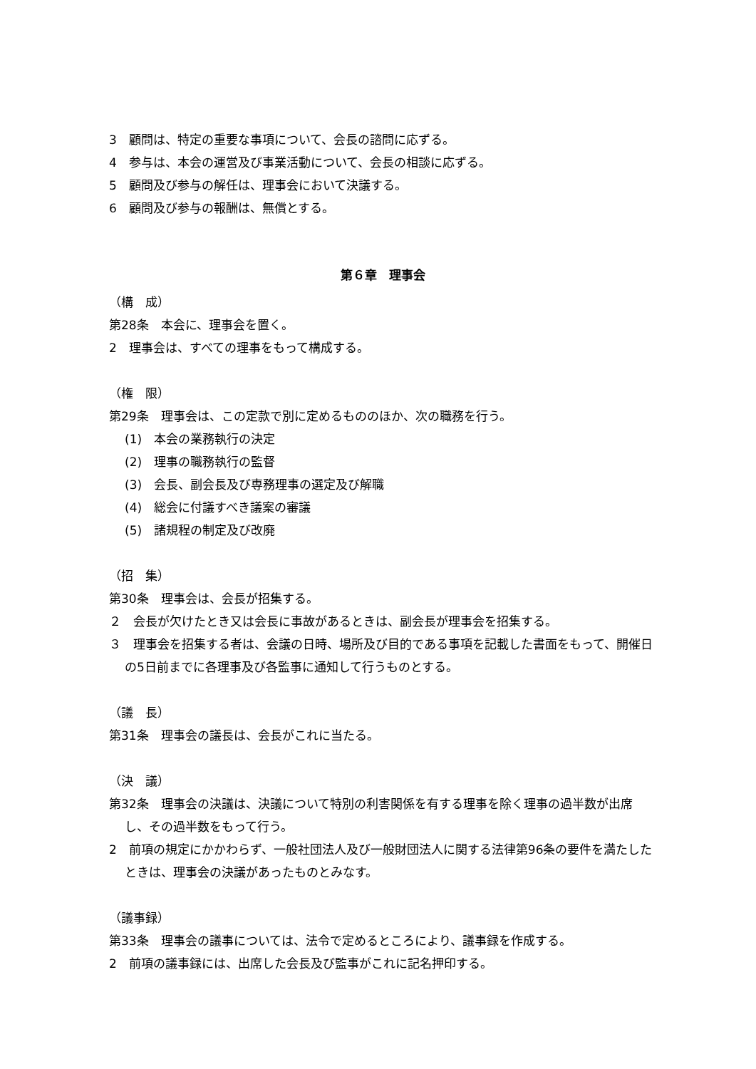3　顧問は、特定の重要な事項について、会長の諮問に応ずる。
4　参与は、本会の運営及び事業活動について、会長の相談に応ずる。
5　顧問及び参与の解任は、理事会において決議する。
6　顧問及び参与の報酬は、無償とする。
第６章　理事会
（構　成）
第28条　本会に、理事会を置く。
2　理事会は、すべての理事をもって構成する。
（権　限）
第29条　理事会は、この定款で別に定めるもののほか、次の職務を行う。
(1)　本会の業務執行の決定
(2)　理事の職務執行の監督
(3)　会長、副会長及び専務理事の選定及び解職
(4)　総会に付議すべき議案の審議
(5)　諸規程の制定及び改廃
（招　集）
第30条　理事会は、会長が招集する。
２　会長が欠けたとき又は会長に事故があるときは、副会長が理事会を招集する。
３　理事会を招集する者は、会議の日時、場所及び目的である事項を記載した書面をもって、開催日の5日前までに各理事及び各監事に通知して行うものとする。
（議　長）
第31条　理事会の議長は、会長がこれに当たる。
（決　議）
第32条　理事会の決議は、決議について特別の利害関係を有する理事を除く理事の過半数が出席し、その過半数をもって行う。
2　前項の規定にかかわらず、一般社団法人及び一般財団法人に関する法律第96条の要件を満たしたときは、理事会の決議があったものとみなす。
（議事録）
第33条　理事会の議事については、法令で定めるところにより、議事録を作成する。
2　前項の議事録には、出席した会長及び監事がこれに記名押印する。